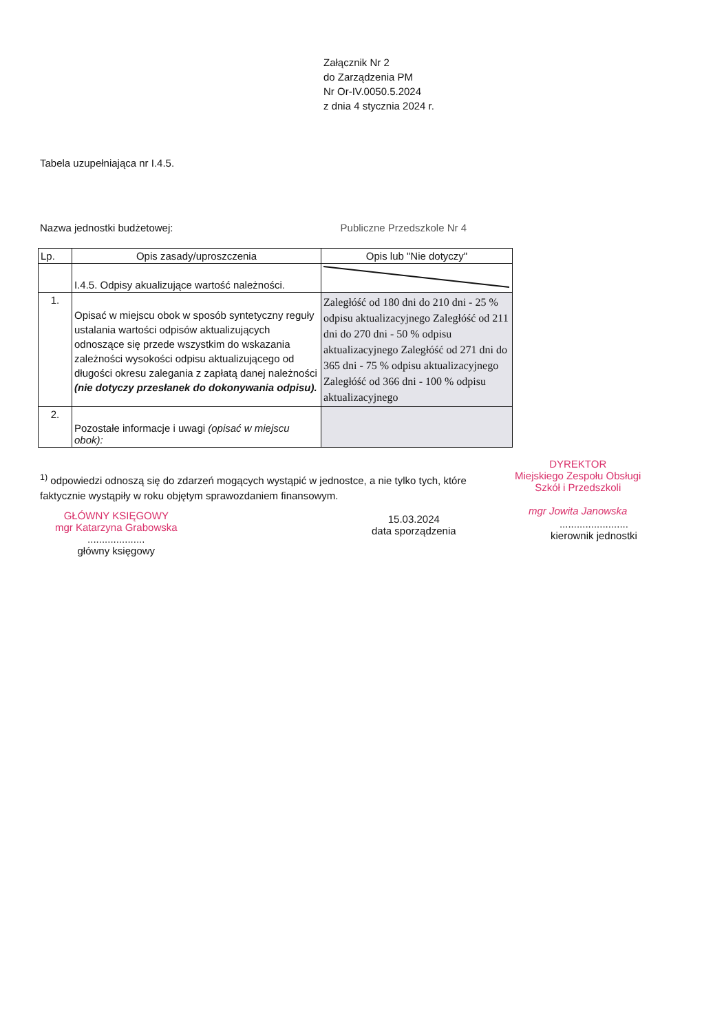Załącznik Nr 2
do Zarządzenia PM
Nr Or-IV.0050.5.2024
z dnia 4 stycznia 2024 r.
Tabela uzupełniająca nr I.4.5.
Nazwa jednostki budżetowej: Publiczne Przedszkole Nr 4
| Lp. | Opis zasady/uproszczenia | Opis lub "Nie dotyczy" |
| --- | --- | --- |
| | I.4.5. Odpisy akualizujące wartość należności. | |
| 1. | Opisać w miejscu obok w sposób syntetyczny reguły ustalania wartości odpisów aktualizujących odnoszące się przede wszystkim do wskazania zależności wysokości odpisu aktualizującego od długości okresu zalegania z zapłatą danej należności (nie dotyczy przesłanek do dokonywania odpisu). | Zaległóść od 180 dni do 210 dni - 25 % odpisu aktualizacyjnego Zaległóść od 211 dni do 270 dni - 50 % odpisu aktualizacyjnego Zaległóść od 271 dni do 365 dni - 75 % odpisu aktualizacyjnego Zaległóść od 366 dni - 100 % odpisu aktualizacyjnego |
| 2. | Pozostałe informacje i uwagi (opisać w miejscu obok): | |
<sup>1)</sup> odpowiedzi odnoszą się do zdarzeń mogących wystąpić w jednostce, a nie tylko tych, które faktycznie wystąpiły w roku objętym sprawozdaniem finansowym.
GŁÓWNY KSIĘGOWY
mgr Katarzyna Grabowska
....................
główny księgowy
15.03.2024
data sporządzenia
DYREKTOR
Miejskiego Zespołu Obsługi
Szkół i Przedszkoli
mgr Jowita Janowska
........................
kierownik jednostki